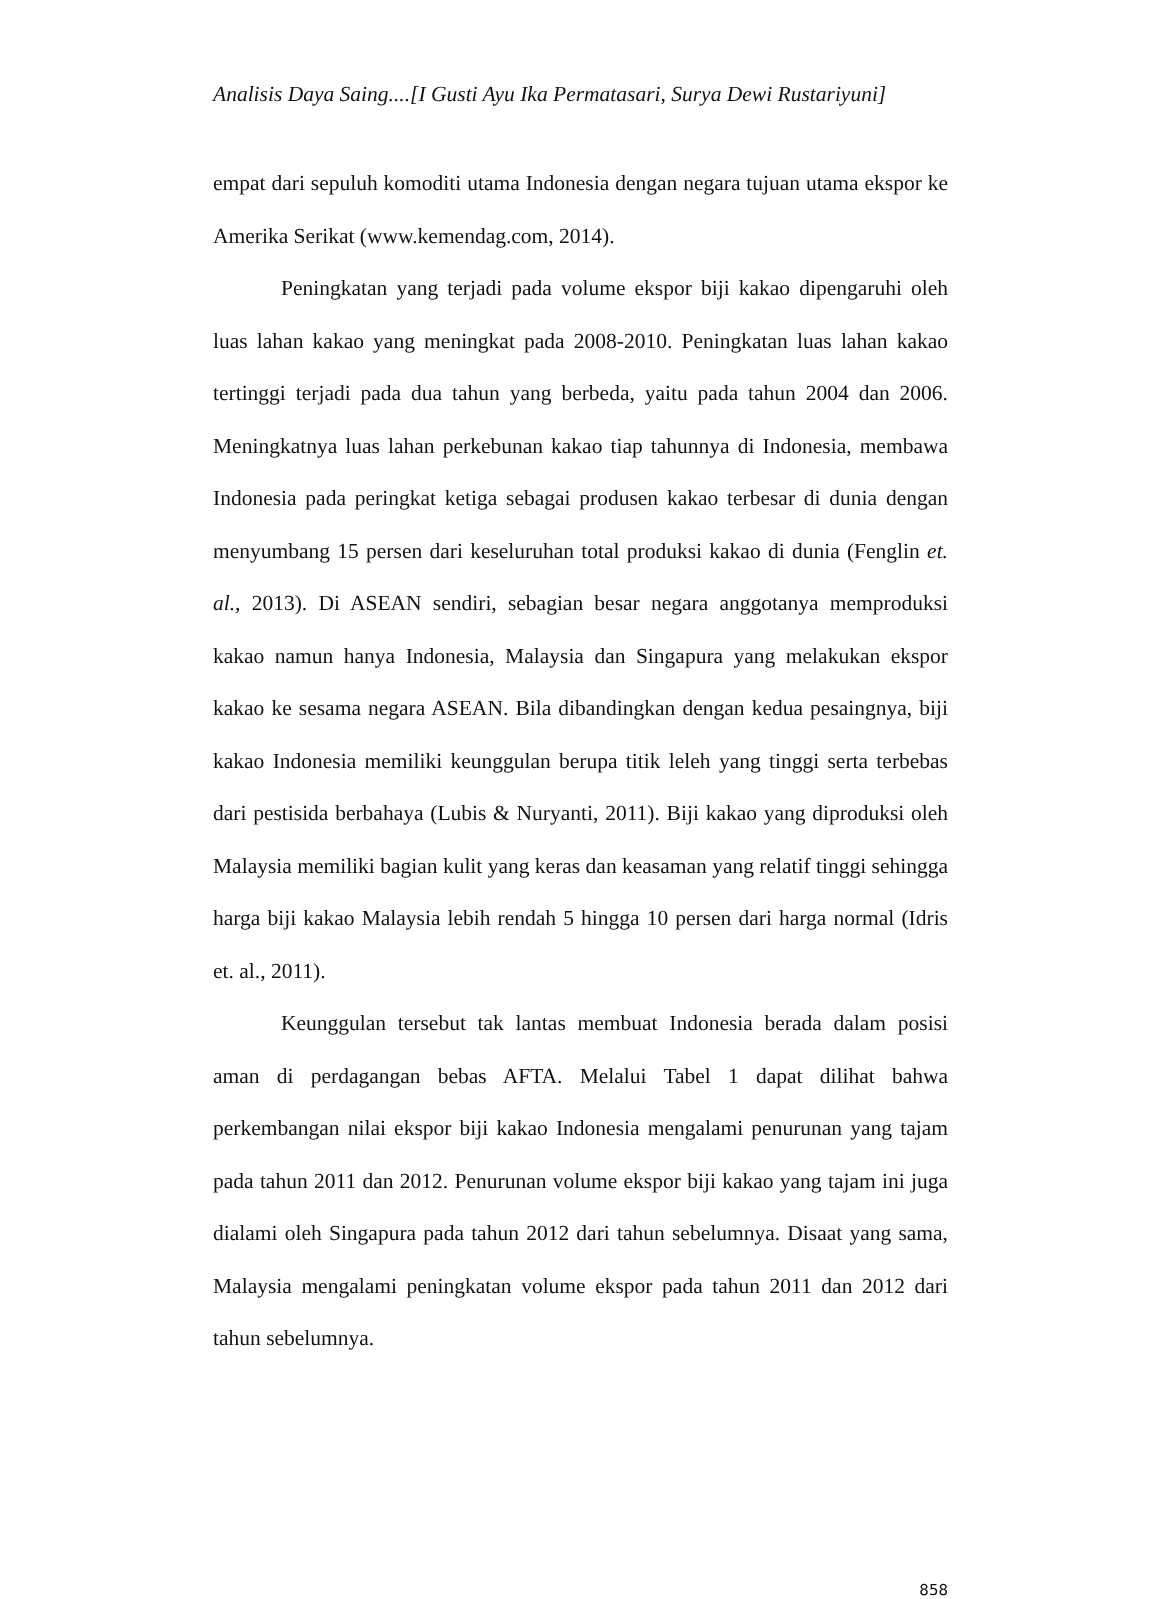Analisis Daya Saing....[I Gusti Ayu Ika Permatasari, Surya Dewi Rustariyuni]
empat dari sepuluh komoditi utama Indonesia dengan negara tujuan utama ekspor ke Amerika Serikat (www.kemendag.com, 2014).
Peningkatan yang terjadi pada volume ekspor biji kakao dipengaruhi oleh luas lahan kakao yang meningkat pada 2008-2010. Peningkatan luas lahan kakao tertinggi terjadi pada dua tahun yang berbeda, yaitu pada tahun 2004 dan 2006. Meningkatnya luas lahan perkebunan kakao tiap tahunnya di Indonesia, membawa Indonesia pada peringkat ketiga sebagai produsen kakao terbesar di dunia dengan menyumbang 15 persen dari keseluruhan total produksi kakao di dunia (Fenglin et. al., 2013). Di ASEAN sendiri, sebagian besar negara anggotanya memproduksi kakao namun hanya Indonesia, Malaysia dan Singapura yang melakukan ekspor kakao ke sesama negara ASEAN. Bila dibandingkan dengan kedua pesaingnya, biji kakao Indonesia memiliki keunggulan berupa titik leleh yang tinggi serta terbebas dari pestisida berbahaya (Lubis & Nuryanti, 2011). Biji kakao yang diproduksi oleh Malaysia memiliki bagian kulit yang keras dan keasaman yang relatif tinggi sehingga harga biji kakao Malaysia lebih rendah 5 hingga 10 persen dari harga normal (Idris et. al., 2011).
Keunggulan tersebut tak lantas membuat Indonesia berada dalam posisi aman di perdagangan bebas AFTA. Melalui Tabel 1 dapat dilihat bahwa perkembangan nilai ekspor biji kakao Indonesia mengalami penurunan yang tajam pada tahun 2011 dan 2012. Penurunan volume ekspor biji kakao yang tajam ini juga dialami oleh Singapura pada tahun 2012 dari tahun sebelumnya. Disaat yang sama, Malaysia mengalami peningkatan volume ekspor pada tahun 2011 dan 2012 dari tahun sebelumnya.
858